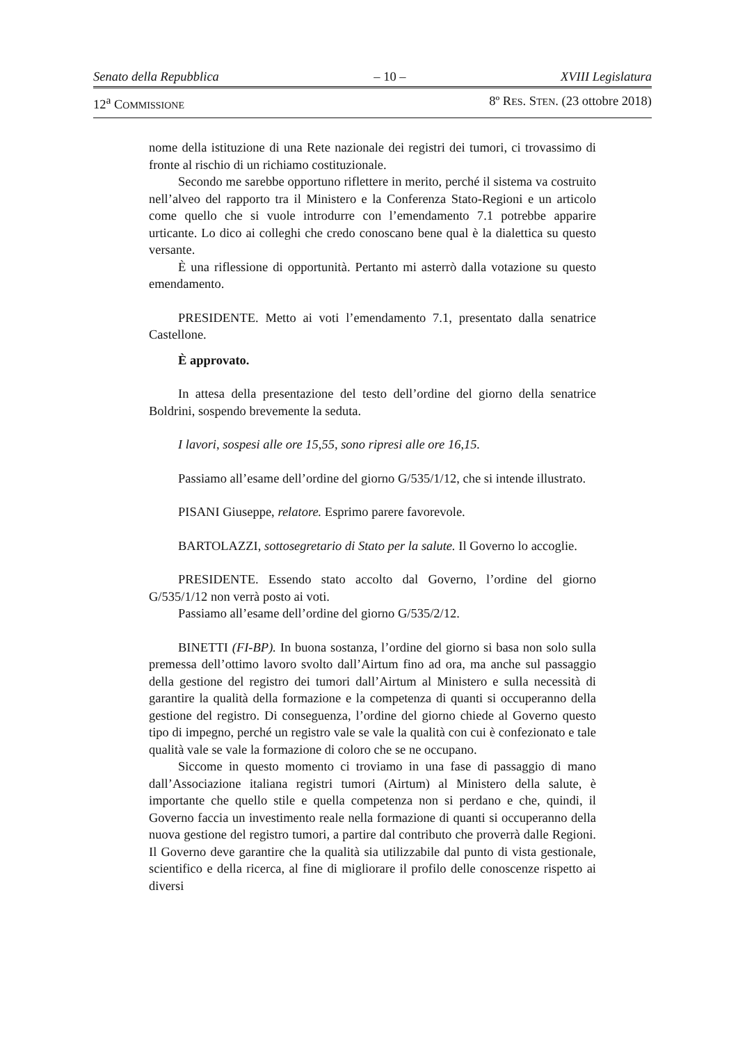Senato della Repubblica – 10 – XVIII Legislatura
12<sup>a</sup> COMMISSIONE 8º RES. STEN. (23 ottobre 2018)
nome della istituzione di una Rete nazionale dei registri dei tumori, ci trovassimo di fronte al rischio di un richiamo costituzionale.
Secondo me sarebbe opportuno riflettere in merito, perché il sistema va costruito nell’alveo del rapporto tra il Ministero e la Conferenza Stato-Regioni e un articolo come quello che si vuole introdurre con l’emendamento 7.1 potrebbe apparire urticante. Lo dico ai colleghi che credo conoscano bene qual è la dialettica su questo versante.
È una riflessione di opportunità. Pertanto mi asterrò dalla votazione su questo emendamento.
PRESIDENTE. Metto ai voti l’emendamento 7.1, presentato dalla senatrice Castellone.
È approvato.
In attesa della presentazione del testo dell’ordine del giorno della senatrice Boldrini, sospendo brevemente la seduta.
I lavori, sospesi alle ore 15,55, sono ripresi alle ore 16,15.
Passiamo all’esame dell’ordine del giorno G/535/1/12, che si intende illustrato.
PISANI Giuseppe, relatore. Esprimo parere favorevole.
BARTOLAZZI, sottosegretario di Stato per la salute. Il Governo lo accoglie.
PRESIDENTE. Essendo stato accolto dal Governo, l’ordine del giorno G/535/1/12 non verrà posto ai voti.
Passiamo all’esame dell’ordine del giorno G/535/2/12.
BINETTI (FI-BP). In buona sostanza, l’ordine del giorno si basa non solo sulla premessa dell’ottimo lavoro svolto dall’Airtum fino ad ora, ma anche sul passaggio della gestione del registro dei tumori dall’Airtum al Ministero e sulla necessità di garantire la qualità della formazione e la competenza di quanti si occuperanno della gestione del registro. Di conseguenza, l’ordine del giorno chiede al Governo questo tipo di impegno, perché un registro vale se vale la qualità con cui è confezionato e tale qualità vale se vale la formazione di coloro che se ne occupano.
Siccome in questo momento ci troviamo in una fase di passaggio di mano dall’Associazione italiana registri tumori (Airtum) al Ministero della salute, è importante che quello stile e quella competenza non si perdano e che, quindi, il Governo faccia un investimento reale nella formazione di quanti si occuperanno della nuova gestione del registro tumori, a partire dal contributo che proverrà dalle Regioni. Il Governo deve garantire che la qualità sia utilizzabile dal punto di vista gestionale, scientifico e della ricerca, al fine di migliorare il profilo delle conoscenze rispetto ai diversi